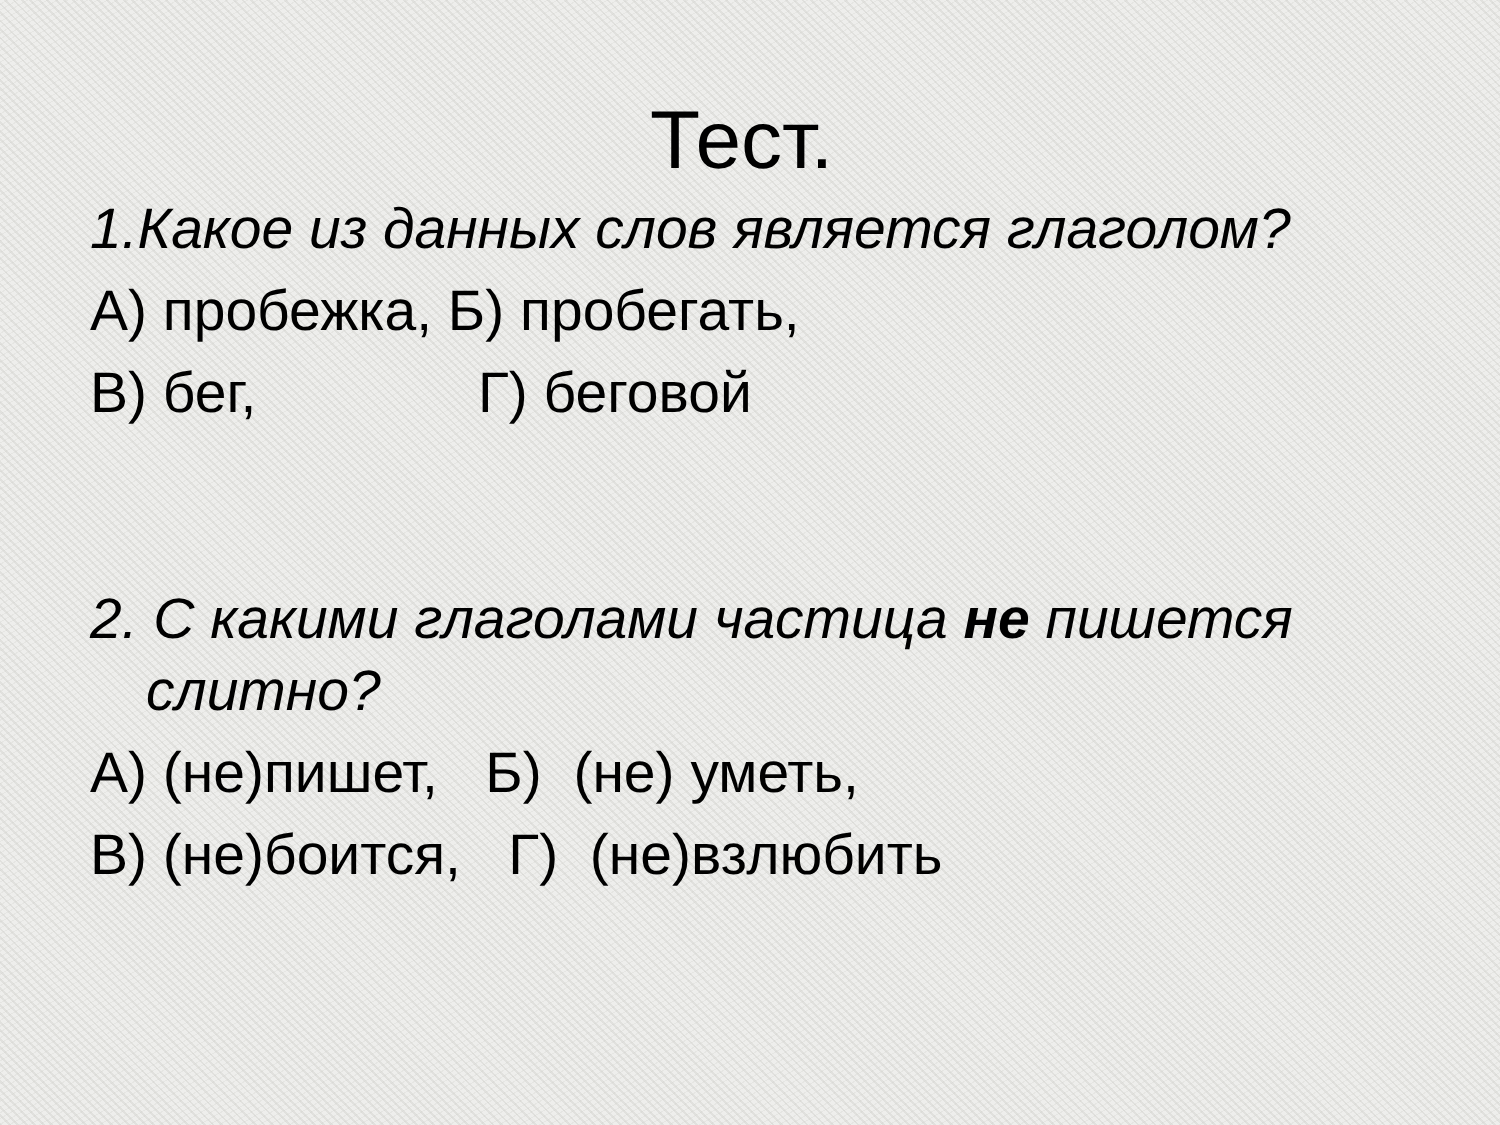Тест.
1.Какое из данных слов является глаголом?
А) пробежка, Б) пробегать,
В) бег, Г) беговой
2. С какими глаголами частица не пишется слитно?
А) (не)пишет, Б) (не) уметь,
В) (не)боится, Г) (не)взлюбить